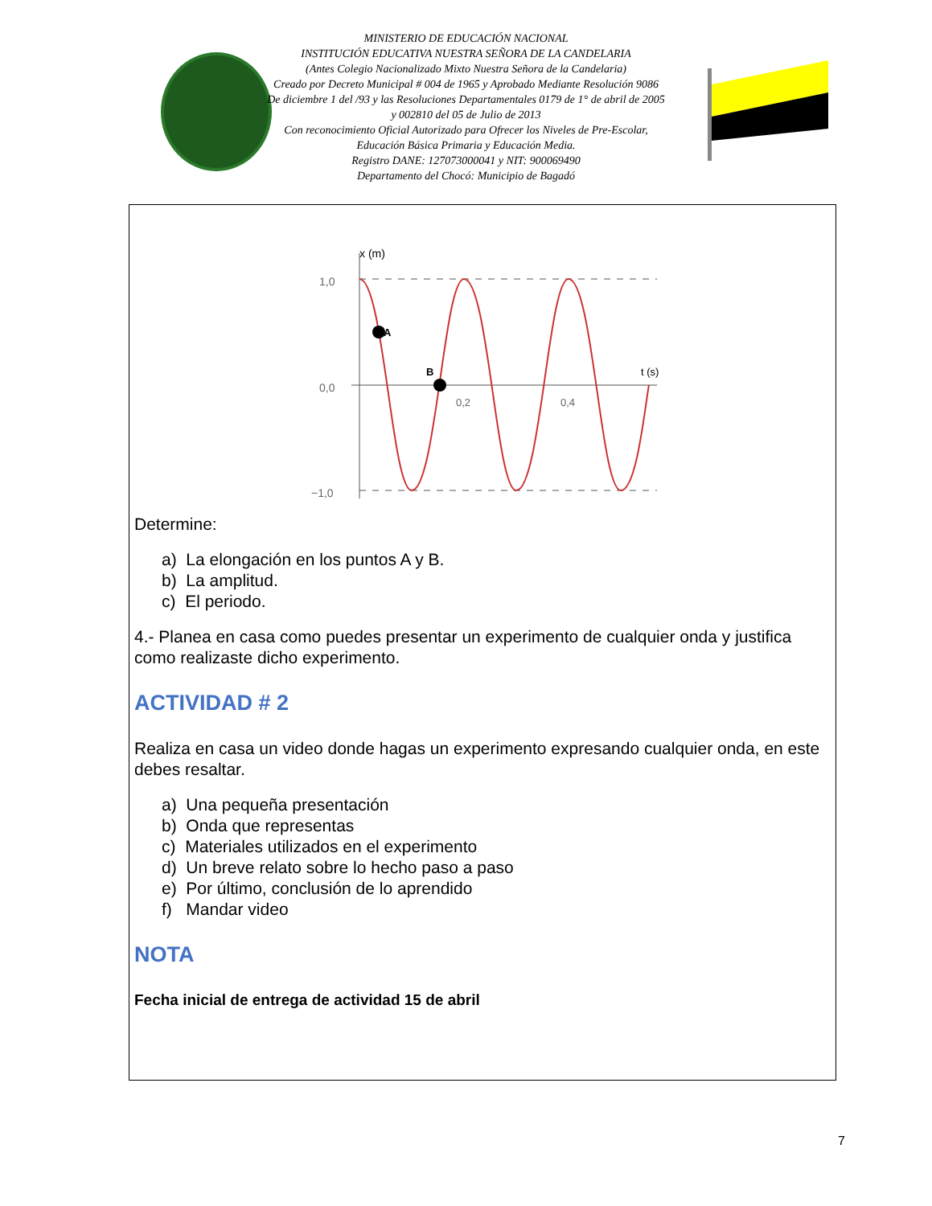MINISTERIO DE EDUCACIÓN NACIONAL
INSTITUCIÓN EDUCATIVA NUESTRA SEÑORA DE LA CANDELARIA
(Antes Colegio Nacionalizado Mixto Nuestra Señora de la Candelaria)
Creado por Decreto Municipal # 004 de 1965 y Aprobado Mediante Resolución 9086
De diciembre 1 del /93 y las Resoluciones Departamentales 0179 de 1° de abril de 2005
y 002810 del 05 de Julio de 2013
Con reconocimiento Oficial Autorizado para Ofrecer los Niveles de Pre-Escolar,
Educación Básica Primaria y Educación Media.
Registro DANE: 127073000041 y NIT: 900069490
Departamento del Chocó: Municipio de Bagadó
x (m)
1,0
0,0
−1,0
A
B
0,2
0,4
t (s)
Determine:
a) La elongación en los puntos A y B.
b) La amplitud.
c) El periodo.
4.- Planea en casa como puedes presentar un experimento de cualquier onda y justifica como realizaste dicho experimento.
ACTIVIDAD # 2
Realiza en casa un video donde hagas un experimento expresando cualquier onda, en este debes resaltar.
a) Una pequeña presentación
b) Onda que representas
c) Materiales utilizados en el experimento
d) Un breve relato sobre lo hecho paso a paso
e) Por último, conclusión de lo aprendido
f) Mandar video
NOTA
Fecha inicial de entrega de actividad 15 de abril
7